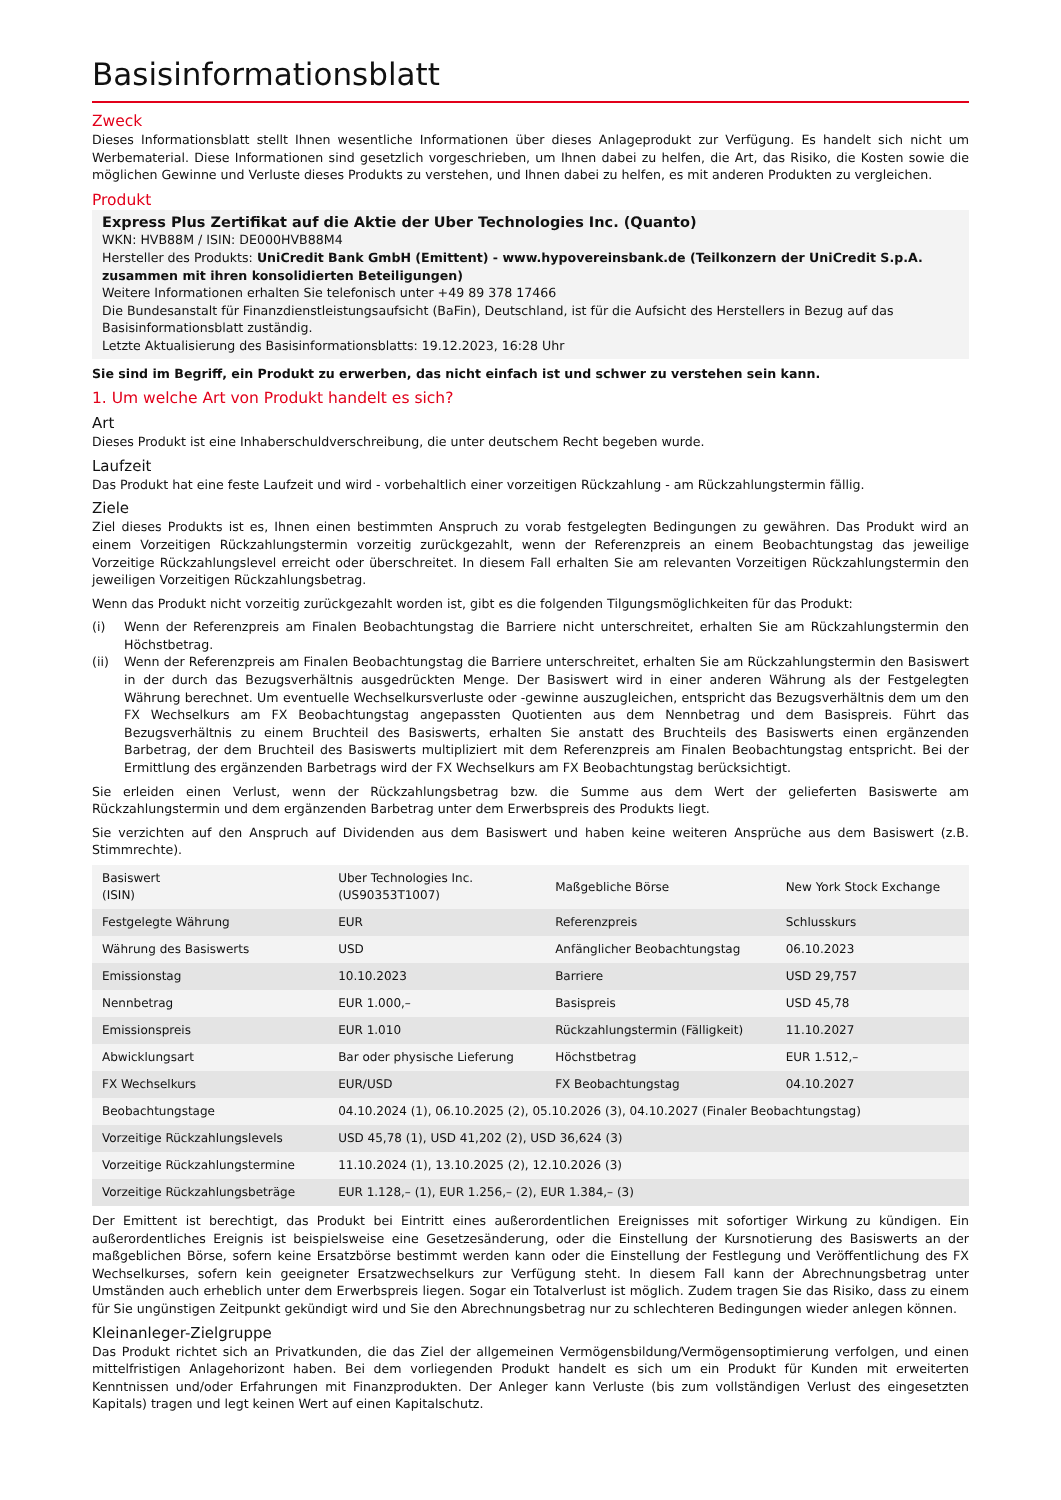Basisinformationsblatt
Zweck
Dieses Informationsblatt stellt Ihnen wesentliche Informationen über dieses Anlageprodukt zur Verfügung. Es handelt sich nicht um Werbematerial. Diese Informationen sind gesetzlich vorgeschrieben, um Ihnen dabei zu helfen, die Art, das Risiko, die Kosten sowie die möglichen Gewinne und Verluste dieses Produkts zu verstehen, und Ihnen dabei zu helfen, es mit anderen Produkten zu vergleichen.
Produkt
Express Plus Zertifikat auf die Aktie der Uber Technologies Inc. (Quanto)
WKN: HVB88M / ISIN: DE000HVB88M4
Hersteller des Produkts: UniCredit Bank GmbH (Emittent) - www.hypovereinsbank.de (Teilkonzern der UniCredit S.p.A. zusammen mit ihren konsolidierten Beteiligungen)
Weitere Informationen erhalten Sie telefonisch unter +49 89 378 17466
Die Bundesanstalt für Finanzdienstleistungsaufsicht (BaFin), Deutschland, ist für die Aufsicht des Herstellers in Bezug auf das Basisinformationsblatt zuständig.
Letzte Aktualisierung des Basisinformationsblatts: 19.12.2023, 16:28 Uhr
Sie sind im Begriff, ein Produkt zu erwerben, das nicht einfach ist und schwer zu verstehen sein kann.
1. Um welche Art von Produkt handelt es sich?
Art
Dieses Produkt ist eine Inhaberschuldverschreibung, die unter deutschem Recht begeben wurde.
Laufzeit
Das Produkt hat eine feste Laufzeit und wird - vorbehaltlich einer vorzeitigen Rückzahlung - am Rückzahlungstermin fällig.
Ziele
Ziel dieses Produkts ist es, Ihnen einen bestimmten Anspruch zu vorab festgelegten Bedingungen zu gewähren. Das Produkt wird an einem Vorzeitigen Rückzahlungstermin vorzeitig zurückgezahlt, wenn der Referenzpreis an einem Beobachtungstag das jeweilige Vorzeitige Rückzahlungslevel erreicht oder überschreitet. In diesem Fall erhalten Sie am relevanten Vorzeitigen Rückzahlungstermin den jeweiligen Vorzeitigen Rückzahlungsbetrag.
Wenn das Produkt nicht vorzeitig zurückgezahlt worden ist, gibt es die folgenden Tilgungsmöglichkeiten für das Produkt:
(i) Wenn der Referenzpreis am Finalen Beobachtungstag die Barriere nicht unterschreitet, erhalten Sie am Rückzahlungstermin den Höchstbetrag.
(ii) Wenn der Referenzpreis am Finalen Beobachtungstag die Barriere unterschreitet, erhalten Sie am Rückzahlungstermin den Basiswert in der durch das Bezugsverhältnis ausgedrückten Menge. Der Basiswert wird in einer anderen Währung als der Festgelegten Währung berechnet. Um eventuelle Wechselkursverluste oder -gewinne auszugleichen, entspricht das Bezugsverhältnis dem um den FX Wechselkurs am FX Beobachtungstag angepassten Quotienten aus dem Nennbetrag und dem Basispreis. Führt das Bezugsverhältnis zu einem Bruchteil des Basiswerts, erhalten Sie anstatt des Bruchteils des Basiswerts einen ergänzenden Barbetrag, der dem Bruchteil des Basiswerts multipliziert mit dem Referenzpreis am Finalen Beobachtungstag entspricht. Bei der Ermittlung des ergänzenden Barbetrags wird der FX Wechselkurs am FX Beobachtungstag berücksichtigt.
Sie erleiden einen Verlust, wenn der Rückzahlungsbetrag bzw. die Summe aus dem Wert der gelieferten Basiswerte am Rückzahlungstermin und dem ergänzenden Barbetrag unter dem Erwerbspreis des Produkts liegt.
Sie verzichten auf den Anspruch auf Dividenden aus dem Basiswert und haben keine weiteren Ansprüche aus dem Basiswert (z.B. Stimmrechte).
| Basiswert (ISIN) | Uber Technologies Inc. (US90353T1007) | Maßgebliche Börse | New York Stock Exchange |
| Festgelegte Währung | EUR | Referenzpreis | Schlusskurs |
| Währung des Basiswerts | USD | Anfänglicher Beobachtungstag | 06.10.2023 |
| Emissionstag | 10.10.2023 | Barriere | USD 29,757 |
| Nennbetrag | EUR 1.000,– | Basispreis | USD 45,78 |
| Emissionspreis | EUR 1.010 | Rückzahlungstermin (Fälligkeit) | 11.10.2027 |
| Abwicklungsart | Bar oder physische Lieferung | Höchstbetrag | EUR 1.512,– |
| FX Wechselkurs | EUR/USD | FX Beobachtungstag | 04.10.2027 |
| Beobachtungstage | 04.10.2024 (1), 06.10.2025 (2), 05.10.2026 (3), 04.10.2027 (Finaler Beobachtungstag) | | |
| Vorzeitige Rückzahlungslevels | USD 45,78 (1), USD 41,202 (2), USD 36,624 (3) | | |
| Vorzeitige Rückzahlungstermine | 11.10.2024 (1), 13.10.2025 (2), 12.10.2026 (3) | | |
| Vorzeitige Rückzahlungsbeträge | EUR 1.128,– (1), EUR 1.256,– (2), EUR 1.384,– (3) | | |
Der Emittent ist berechtigt, das Produkt bei Eintritt eines außerordentlichen Ereignisses mit sofortiger Wirkung zu kündigen. Ein außerordentliches Ereignis ist beispielsweise eine Gesetzesänderung, oder die Einstellung der Kursnotierung des Basiswerts an der maßgeblichen Börse, sofern keine Ersatzbörse bestimmt werden kann oder die Einstellung der Festlegung und Veröffentlichung des FX Wechselkurses, sofern kein geeigneter Ersatzwechselkurs zur Verfügung steht. In diesem Fall kann der Abrechnungsbetrag unter Umständen auch erheblich unter dem Erwerbspreis liegen. Sogar ein Totalverlust ist möglich. Zudem tragen Sie das Risiko, dass zu einem für Sie ungünstigen Zeitpunkt gekündigt wird und Sie den Abrechnungsbetrag nur zu schlechteren Bedingungen wieder anlegen können.
Kleinanleger-Zielgruppe
Das Produkt richtet sich an Privatkunden, die das Ziel der allgemeinen Vermögensbildung/Vermögensoptimierung verfolgen, und einen mittelfristigen Anlagehorizont haben. Bei dem vorliegenden Produkt handelt es sich um ein Produkt für Kunden mit erweiterten Kenntnissen und/oder Erfahrungen mit Finanzprodukten. Der Anleger kann Verluste (bis zum vollständigen Verlust des eingesetzten Kapitals) tragen und legt keinen Wert auf einen Kapitalschutz.